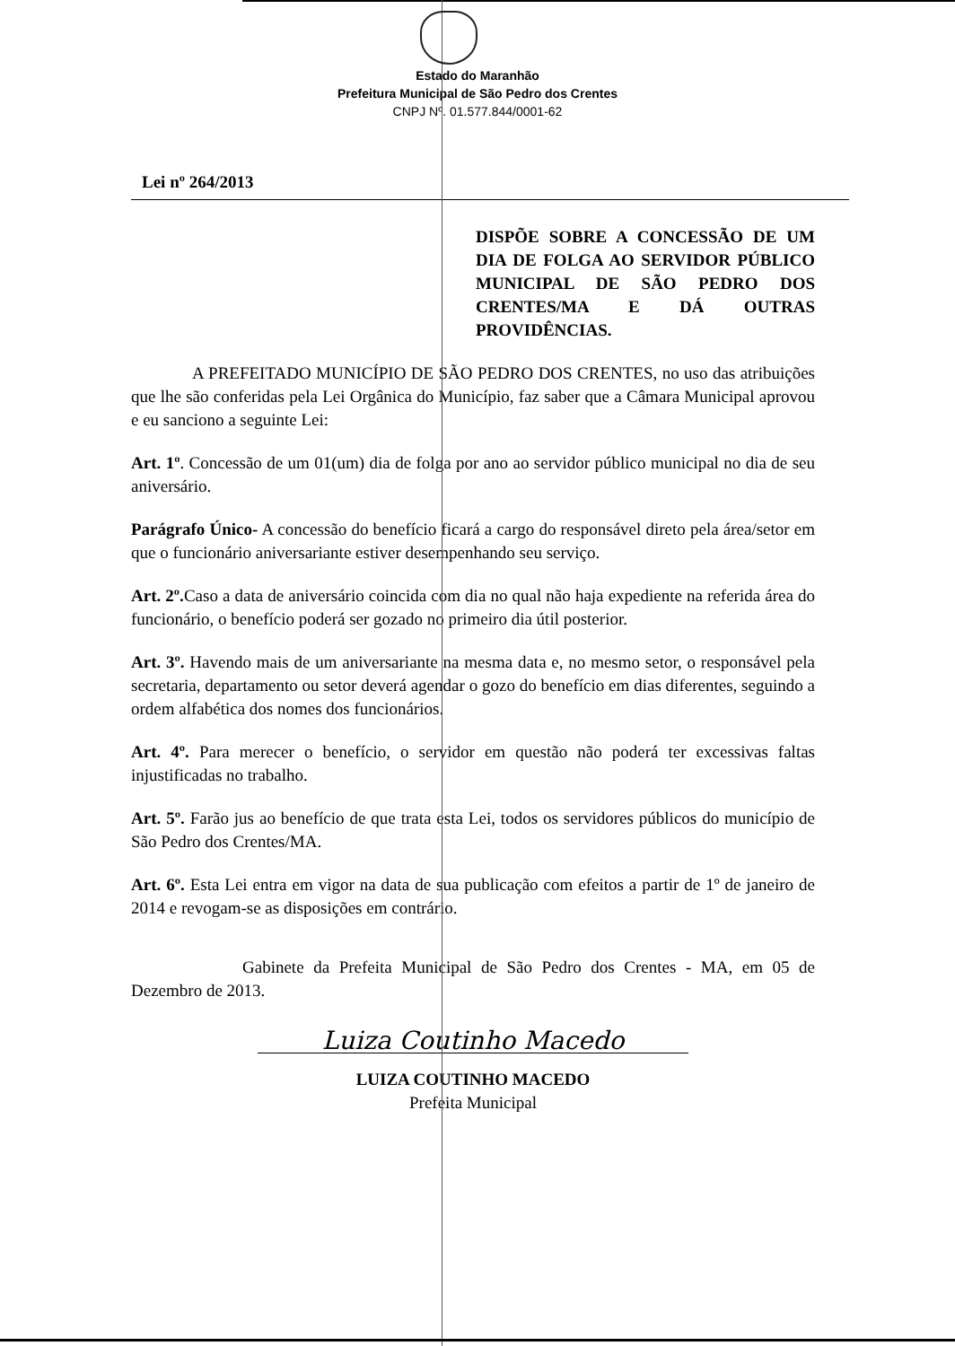Estado do Maranhão
Prefeitura Municipal de São Pedro dos Crentes
CNPJ Nº. 01.577.844/0001-62
Lei nº 264/2013
DISPÕE SOBRE A CONCESSÃO DE UM DIA DE FOLGA AO SERVIDOR PÚBLICO MUNICIPAL DE SÃO PEDRO DOS CRENTES/MA E DÁ OUTRAS PROVIDÊNCIAS.
A PREFEITADO MUNICÍPIO DE SÃO PEDRO DOS CRENTES, no uso das atribuições que lhe são conferidas pela Lei Orgânica do Município, faz saber que a Câmara Municipal aprovou e eu sanciono a seguinte Lei:
Art. 1º. Concessão de um 01(um) dia de folga por ano ao servidor público municipal no dia de seu aniversário.
Parágrafo Único- A concessão do benefício ficará a cargo do responsável direto pela área/setor em que o funcionário aniversariante estiver desempenhando seu serviço.
Art. 2º. Caso a data de aniversário coincida com dia no qual não haja expediente na referida área do funcionário, o benefício poderá ser gozado no primeiro dia útil posterior.
Art. 3º. Havendo mais de um aniversariante na mesma data e, no mesmo setor, o responsável pela secretaria, departamento ou setor deverá agendar o gozo do benefício em dias diferentes, seguindo a ordem alfabética dos nomes dos funcionários.
Art. 4º. Para merecer o benefício, o servidor em questão não poderá ter excessivas faltas injustificadas no trabalho.
Art. 5º. Farão jus ao benefício de que trata esta Lei, todos os servidores públicos do município de São Pedro dos Crentes/MA.
Art. 6º. Esta Lei entra em vigor na data de sua publicação com efeitos a partir de 1º de janeiro de 2014 e revogam-se as disposições em contrário.
Gabinete da Prefeita Municipal de São Pedro dos Crentes - MA, em 05 de Dezembro de 2013.
Luiza Coutinho Macedo
LUIZA COUTINHO MACEDO
Prefeita Municipal